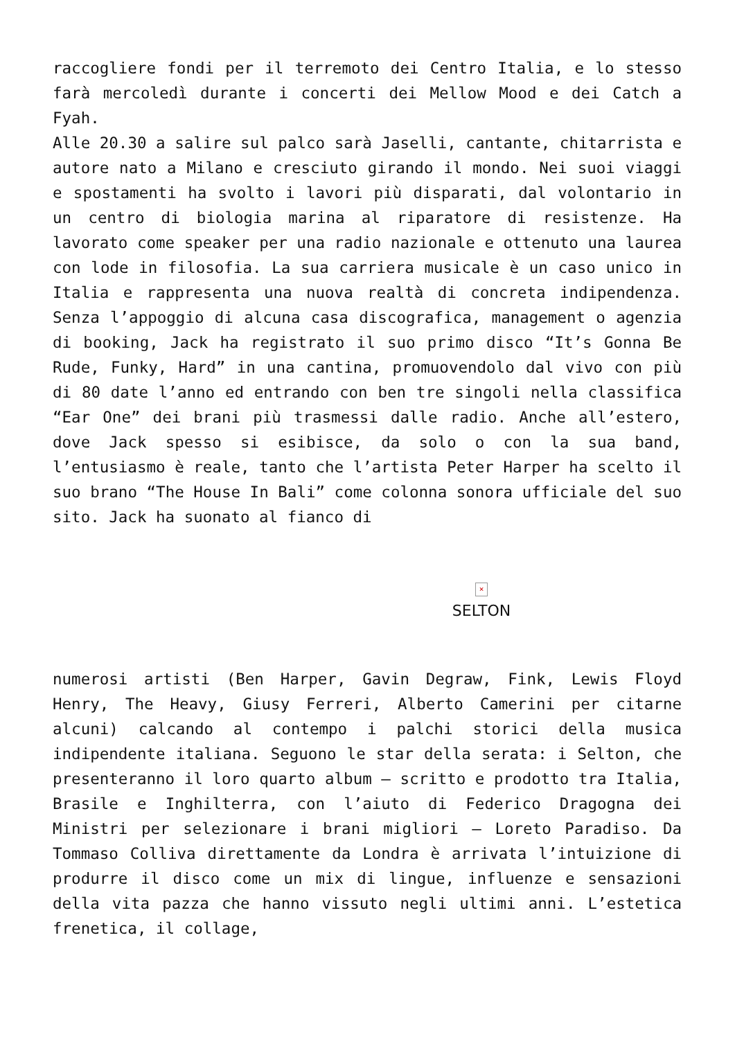raccogliere fondi per il terremoto dei Centro Italia, e lo stesso farà mercoledì durante i concerti dei Mellow Mood e dei Catch a Fyah.
Alle 20.30 a salire sul palco sarà Jaselli, cantante, chitarrista e autore nato a Milano e cresciuto girando il mondo. Nei suoi viaggi e spostamenti ha svolto i lavori più disparati, dal volontario in un centro di biologia marina al riparatore di resistenze. Ha lavorato come speaker per una radio nazionale e ottenuto una laurea con lode in filosofia. La sua carriera musicale è un caso unico in Italia e rappresenta una nuova realtà di concreta indipendenza. Senza l’appoggio di alcuna casa discografica, management o agenzia di booking, Jack ha registrato il suo primo disco “It’s Gonna Be Rude, Funky, Hard” in una cantina, promuovendolo dal vivo con più di 80 date l’anno ed entrando con ben tre singoli nella classifica “Ear One” dei brani più trasmessi dalle radio. Anche all’estero, dove Jack spesso si esibisce, da solo o con la sua band, l’entusiasmo è reale, tanto che l’artista Peter Harper ha scelto il suo brano “The House In Bali” come colonna sonora ufficiale del suo sito. Jack ha suonato al fianco di
×
SELTON
numerosi artisti (Ben Harper, Gavin Degraw, Fink, Lewis Floyd Henry, The Heavy, Giusy Ferreri, Alberto Camerini per citarne alcuni) calcando al contempo i palchi storici della musica indipendente italiana. Seguono le star della serata: i Selton, che presenteranno il loro quarto album – scritto e prodotto tra Italia, Brasile e Inghilterra, con l’aiuto di Federico Dragogna dei Ministri per selezionare i brani migliori – Loreto Paradiso. Da Tommaso Colliva direttamente da Londra è arrivata l’intuizione di produrre il disco come un mix di lingue, influenze e sensazioni della vita pazza che hanno vissuto negli ultimi anni. L’estetica frenetica, il collage,